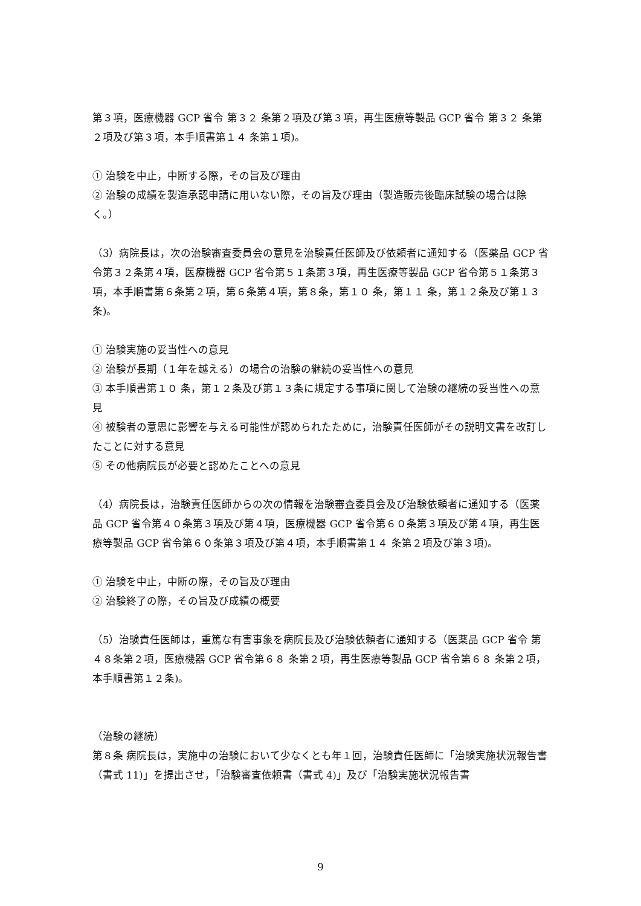第３項，医療機器 GCP 省令 第３２ 条第２項及び第３項，再生医療等製品 GCP 省令 第３２ 条第２項及び第３項，本手順書第１４ 条第１項)。
① 治験を中止，中断する際，その旨及び理由
② 治験の成績を製造承認申請に用いない際，その旨及び理由（製造販売後臨床試験の場合は除く。）
（3）病院長は，次の治験審査委員会の意見を治験責任医師及び依頼者に通知する（医薬品 GCP 省令第３２条第４項，医療機器 GCP 省令第５１条第３項，再生医療等製品 GCP 省令第５１条第３項，本手順書第６条第２項，第６条第４項，第８条，第１０ 条，第１１ 条，第１２条及び第１３ 条)。
① 治験実施の妥当性への意見
② 治験が長期（１年を越える）の場合の治験の継続の妥当性への意見
③ 本手順書第１０ 条，第１２条及び第１３条に規定する事項に関して治験の継続の妥当性への意見
④ 被験者の意思に影響を与える可能性が認められたために，治験責任医師がその説明文書を改訂したことに対する意見
⑤ その他病院長が必要と認めたことへの意見
（4）病院長は，治験責任医師からの次の情報を治験審査委員会及び治験依頼者に通知する（医薬品 GCP 省令第４０条第３項及び第４項，医療機器 GCP 省令第６０条第３項及び第４項，再生医療等製品 GCP 省令第６０条第３項及び第４項，本手順書第１４ 条第２項及び第３項)。
① 治験を中止，中断の際，その旨及び理由
② 治験終了の際，その旨及び成績の概要
（5）治験責任医師は，重篤な有害事象を病院長及び治験依頼者に通知する（医薬品 GCP 省令 第４８条第２項，医療機器 GCP 省令第６８ 条第２項，再生医療等製品 GCP 省令第６８ 条第２項，本手順書第１２条)。
（治験の継続）
第８条 病院長は，実施中の治験において少なくとも年１回，治験責任医師に「治験実施状況報告書（書式 11)」を提出させ，「治験審査依頼書（書式 4)」及び「治験実施状況報告書
9